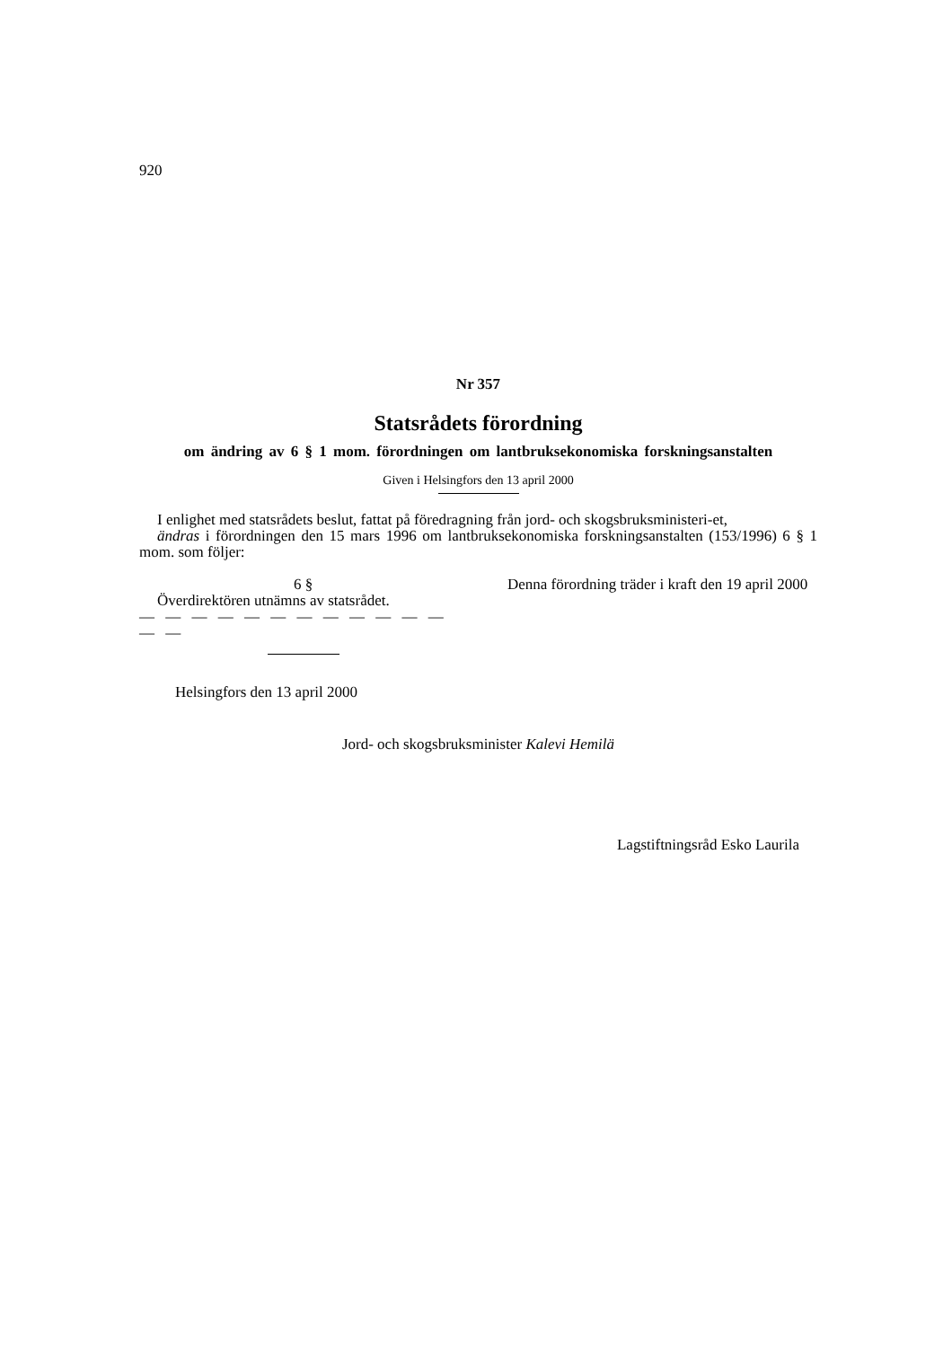920
Nr 357
Statsrådets förordning
om ändring av 6 § 1 mom. förordningen om lantbruksekonomiska forskningsanstalten
Given i Helsingfors den 13 april 2000
I enlighet med statsrådets beslut, fattat på föredragning från jord- och skogsbruksministeri-et,
ändras i förordningen den 15 mars 1996 om lantbruksekonomiska forskningsanstalten (153/1996) 6 § 1 mom. som följer:
6 §
Överdirektören utnämns av statsrådet.
— — — — — — — — — — — — — —
Denna förordning träder i kraft den 19 april 2000
Helsingfors den 13 april 2000
Jord- och skogsbruksminister Kalevi Hemilä
Lagstiftningsråd Esko Laurila